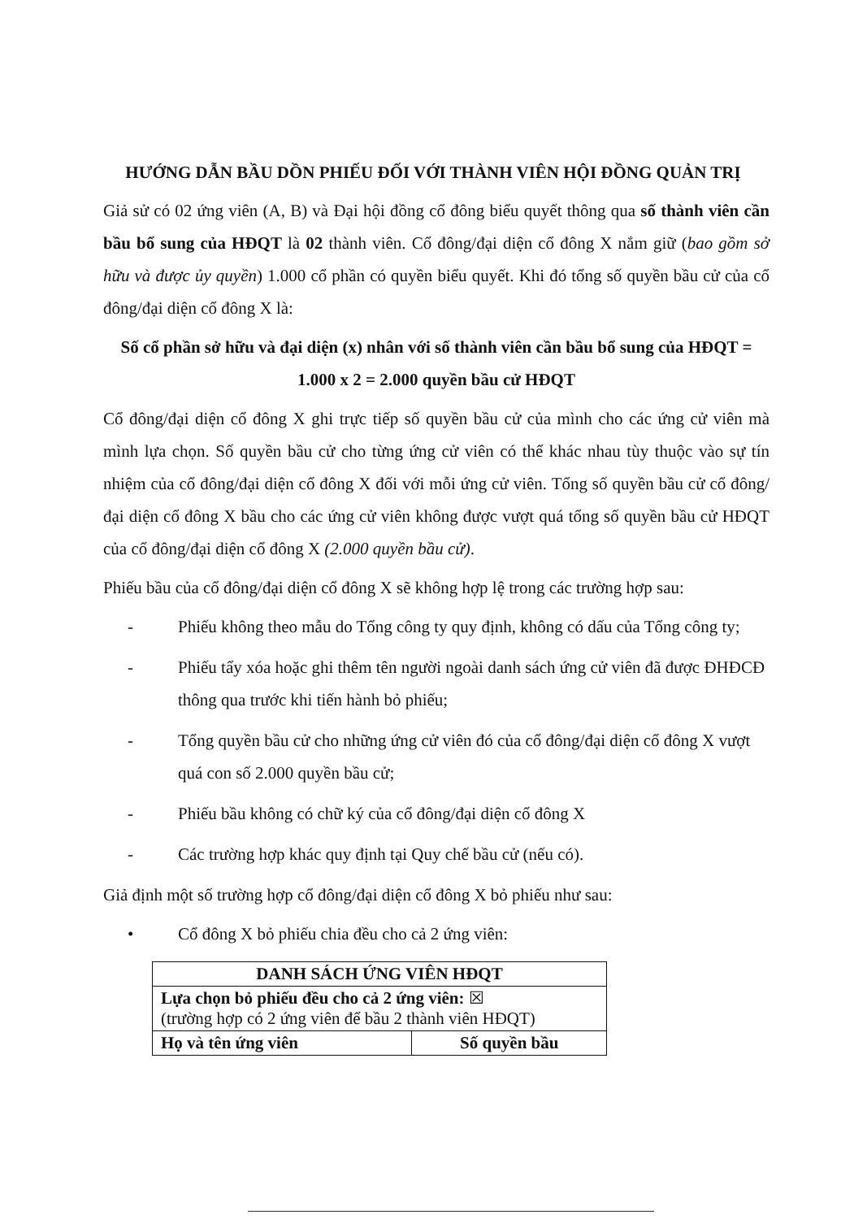HƯỚNG DẪN BẦU DỒN PHIẾU ĐỐI VỚI THÀNH VIÊN HỘI ĐỒNG QUẢN TRỊ
Giả sử có 02 ứng viên (A, B) và Đại hội đồng cổ đông biểu quyết thông qua số thành viên cần bầu bổ sung của HĐQT là 02 thành viên. Cổ đông/đại diện cổ đông X nắm giữ (bao gồm sở hữu và được ủy quyền) 1.000 cổ phần có quyền biểu quyết. Khi đó tổng số quyền bầu cử của cổ đông/đại diện cổ đông X là:
Số cổ phần sở hữu và đại diện (x) nhân với số thành viên cần bầu bổ sung của HĐQT = 1.000 x 2 = 2.000 quyền bầu cử HĐQT
Cổ đông/đại diện cổ đông X ghi trực tiếp số quyền bầu cử của mình cho các ứng cử viên mà mình lựa chọn. Số quyền bầu cử cho từng ứng cử viên có thể khác nhau tùy thuộc vào sự tín nhiệm của cổ đông/đại diện cổ đông X đối với mỗi ứng cử viên. Tổng số quyền bầu cử cổ đông/đại diện cổ đông X bầu cho các ứng cử viên không được vượt quá tổng số quyền bầu cử HĐQT của cổ đông/đại diện cổ đông X (2.000 quyền bầu cử).
Phiếu bầu của cổ đông/đại diện cổ đông X sẽ không hợp lệ trong các trường hợp sau:
- Phiếu không theo mẫu do Tổng công ty quy định, không có dấu của Tổng công ty;
- Phiếu tẩy xóa hoặc ghi thêm tên người ngoài danh sách ứng cử viên đã được ĐHĐCĐ thông qua trước khi tiến hành bỏ phiếu;
- Tổng quyền bầu cử cho những ứng cử viên đó của cổ đông/đại diện cổ đông X vượt quá con số 2.000 quyền bầu cử;
- Phiếu bầu không có chữ ký của cổ đông/đại diện cổ đông X
- Các trường hợp khác quy định tại Quy chế bầu cử (nếu có).
Giả định một số trường hợp cổ đông/đại diện cổ đông X bỏ phiếu như sau:
• Cổ đông X bỏ phiếu chia đều cho cả 2 ứng viên:
| DANH SÁCH ỨNG VIÊN HĐQT | |
| --- | --- |
| Lựa chọn bỏ phiếu đều cho cả 2 ứng viên: ☒ (trường hợp có 2 ứng viên để bầu 2 thành viên HĐQT) | |
| Họ và tên ứng viên | Số quyền bầu |